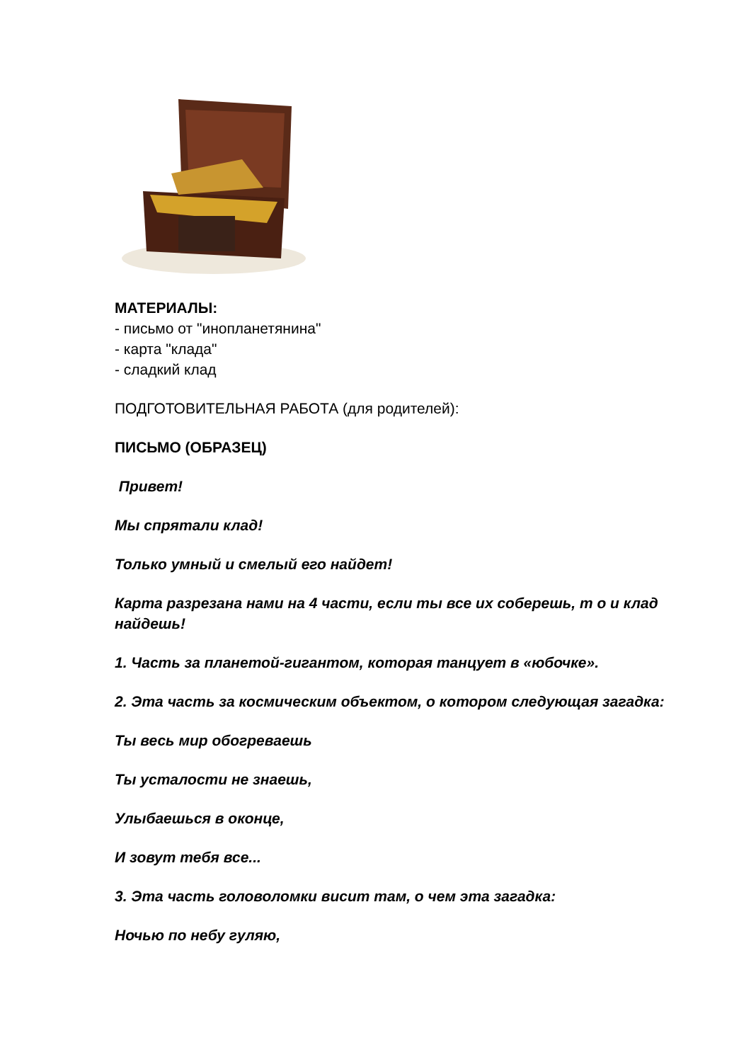МАТЕРИАЛЫ:
- письмо от "инопланетянина"
- карта "клада"
- сладкий клад
ПОДГОТОВИТЕЛЬНАЯ РАБОТА (для родителей):
ПИСЬМО (ОБРАЗЕЦ)
Привет!
Мы спрятали клад!
Только умный и смелый его найдет!
Карта разрезана нами на 4 части, если ты все их соберешь, т о и клад найдешь!
1. Часть за планетой-гигантом, которая танцует в «юбочке».
2. Эта часть за космическим объектом, о котором следующая загадка:
Ты весь мир обогреваешь
Ты усталости не знаешь,
Улыбаешься в оконце,
И зовут тебя все...
3. Эта часть головоломки висит там, о чем эта загадка:
Ночью по небу гуляю,